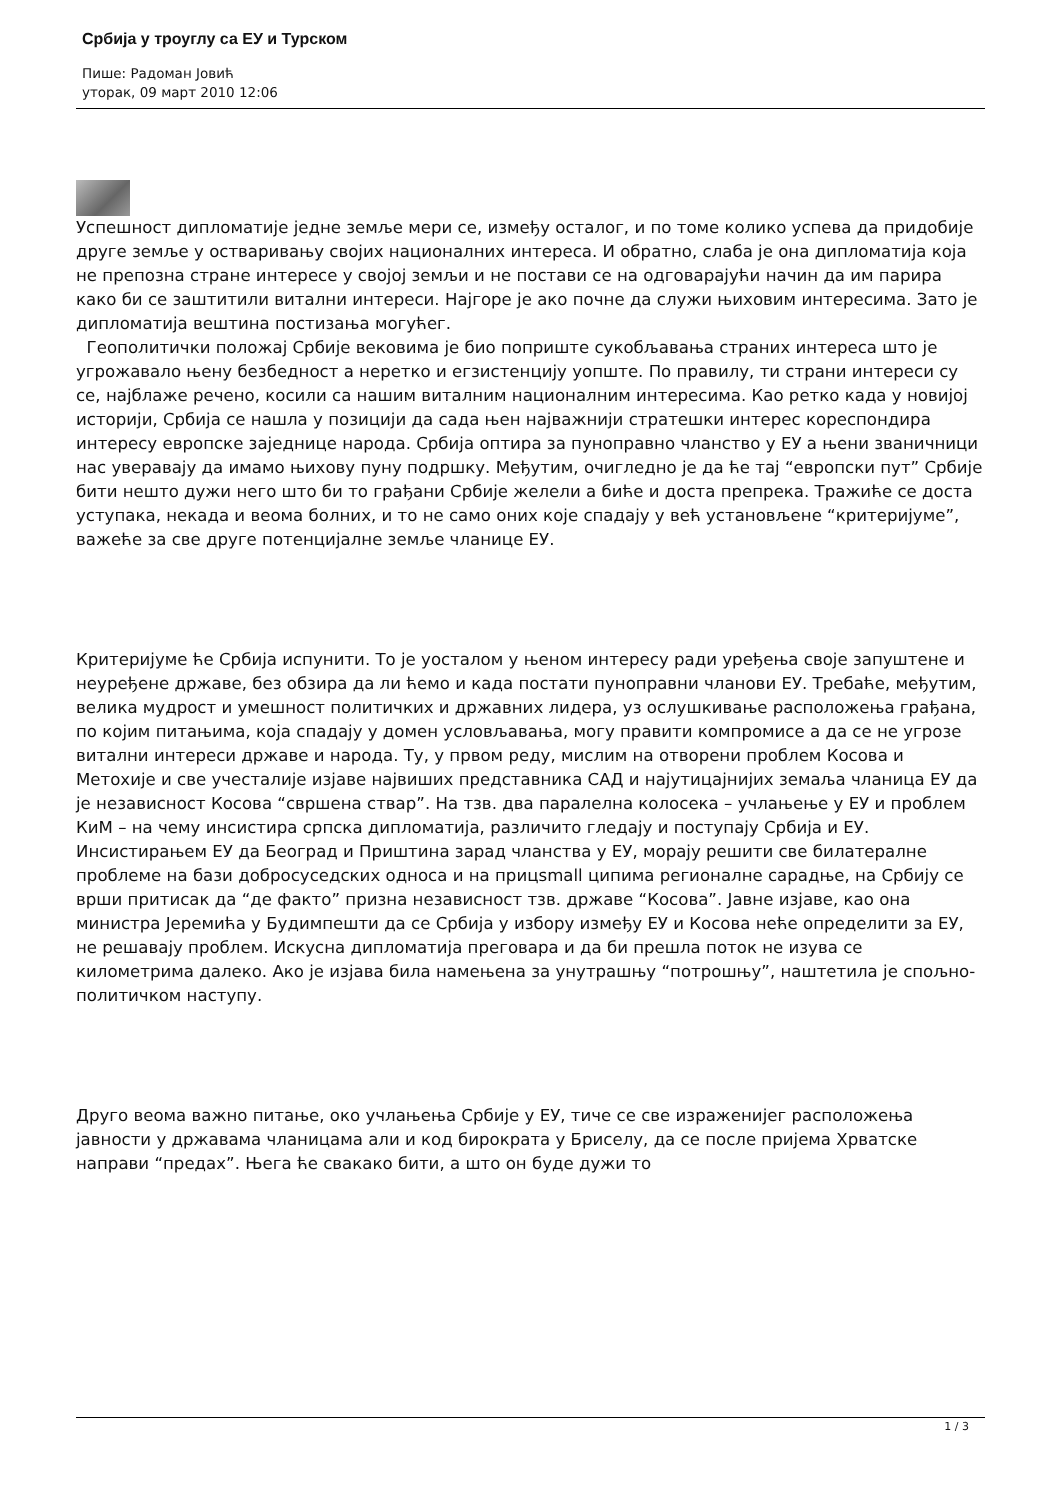Србија у троуглу са ЕУ и Турском
Пише: Радоман Јовић
уторак, 09 март 2010 12:06
Успешност дипломатије једне земље мери се, између осталог, и по томе колико успева да придобије друге земље у остваривању својих националних интереса. И обратно, слаба је она дипломатија која не препозна стране интересе у својој земљи и не постави се на одговарајући начин да им парира како би се заштитили витални интереси. Најгоре је ако почне да служи њиховим интересима. Зато је дипломатија вештина постизања могућег.
Геополитички положај Србије вековима је био поприште сукобљавања страних интереса што је угрожавало њену безбедност а неретко и егзистенцију уопште. По правилу, ти страни интереси су се, најблаже речено, косили са нашим виталним националним интересима. Као ретко када у новијој историји, Србија се нашла у позицији да сада њен најважнији стратешки интерес кореспондира интересу европске заједнице народа. Србија оптира за пуноправно чланство у ЕУ а њени званичници нас уверавају да имамо њихову пуну подршку. Међутим, очигледно је да ће тај “европски пут” Србије бити нешто дужи него што би то грађани Србије желели а биће и доста препрека. Тражиће се доста уступака, некада и веома болних, и то не само оних које спадају у већ установљене “критеријуме”, важеће за све друге потенцијалне земље чланице ЕУ.
Критеријуме ће Србија испунити. То је уосталом у њеном интересу ради уређења своје запуштене и неуређене државе, без обзира да ли ћемо и када постати пуноправни чланови ЕУ. Требаће, међутим, велика мудрост и умешност политичких и државних лидера, уз ослушкивање расположења грађана, по којим питањима, која спадају у домен условљавања, могу правити компромисе а да се не угрозе витални интереси државе и народа. Ту, у првом реду, мислим на отворени проблем Косова и Метохије и све учесталије изјаве највиших представника САД и најутицајнијих земаља чланица ЕУ да је независност Косова “свршена ствар”. На тзв. два паралелна колосека – учлањење у ЕУ и проблем КиМ – на чему инсистира српска дипломатија, различито гледају и поступају Србија и ЕУ. Инсистирањем ЕУ да Београд и Приштина зарад чланства у ЕУ, морају решити све билатералне проблеме на бази добросуседских односа и на прицsmall ципима регионалне сарадње, на Србију се врши притисак да “де факто” призна независност тзв. државе “Косова”. Јавне изјаве, као она министра Јеремића у Будимпешти да се Србија у избору између ЕУ и Косова неће определити за ЕУ, не решавају проблем. Искусна дипломатија преговара и да би прешла поток не изува се километрима далеко. Ако је изјава била намењена за унутрашњу “потрошњу”, наштетила је спољно-политичком наступу.
Друго веома важно питање, око учлањења Србије у ЕУ, тиче се све израженијег расположења јавности у државама чланицама али и код бирократа у Бриселу, да се после пријема Хрватске направи “предах”. Њега ће свакако бити, а што он буде дужи то
1 / 3